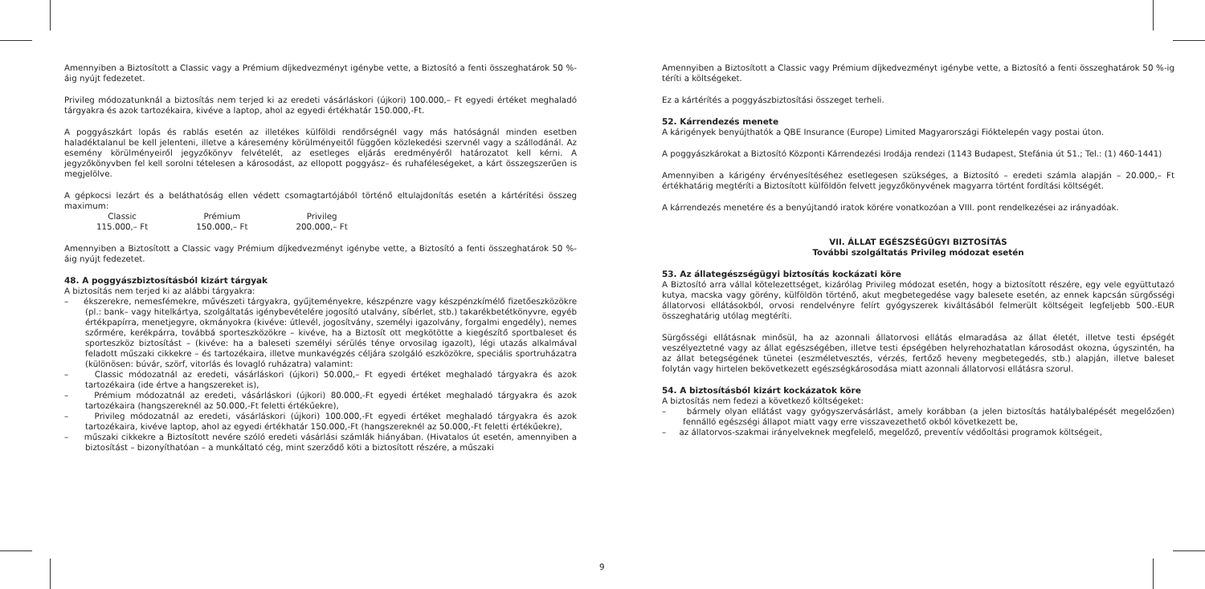Amennyiben a Biztosított a Classic vagy a Prémium díjkedvezményt igénybe vette, a Biztosító a fenti összeghatárok 50 %-áig nyújt fedezetet.
Privileg módozatunknál a biztosítás nem terjed ki az eredeti vásárláskori (újkori) 100.000,– Ft egyedi értéket meghaladó tárgyakra és azok tartozékaira, kivéve a laptop, ahol az egyedi értékhatár 150.000,-Ft.
A poggyászkárt lopás és rablás esetén az illetékes külföldi rendőrségnél vagy más hatóságnál minden esetben haladéktalanul be kell jelenteni, illetve a káresemény körülményeitől függően közlekedési szervnél vagy a szállodánál. Az esemény körülményeiről jegyzőkönyv felvételét, az esetleges eljárás eredményéről határozatot kell kérni. A jegyzőkönyvben fel kell sorolni tételesen a károsodást, az ellopott poggyász– és ruhaféleségeket, a kárt összegszerűen is megjelölve.
A gépkocsi lezárt és a beláthatóság ellen védett csomagtartójából történő eltulajdonítás esetén a kártérítési összeg maximum:
| Classic | Prémium | Privileg |
| 115.000,– Ft | 150.000,– Ft | 200.000,– Ft |
Amennyiben a Biztosított a Classic vagy Prémium díjkedvezményt igénybe vette, a Biztosító a fenti összeghatárok 50 %-áig nyújt fedezetet.
48. A poggyászbiztosításból kizárt tárgyak
A biztosítás nem terjed ki az alábbi tárgyakra:
– ékszerekre, nemesfémekre, művészeti tárgyakra, gyűjteményekre, készpénzre vagy készpénzkímélő fizetőeszközökre (pl.: bank– vagy hitelkártya, szolgáltatás igénybevételére jogosító utalvány, síbérlet, stb.) takarékbetétkönyvre, egyéb értékpapírra, menetjegyre, okmányokra (kivéve: útlevél, jogosítvány, személyi igazolvány, forgalmi engedély), nemes szőrmére, kerékpárra, továbbá sporteszközökre – kivéve, ha a Biztosít ott megkötötte a kiegészítő sportbaleset és sporteszköz biztosítást – (kivéve: ha a baleseti személyi sérülés ténye orvosilag igazolt), légi utazás alkalmával feladott műszaki cikkekre – és tartozékaira, illetve munkavégzés céljára szolgáló eszközökre, speciális sportruházatra (különösen: búvár, szörf, vitorlás és lovagló ruházatra) valamint:
– Classic módozatnál az eredeti, vásárláskori (újkori) 50.000,– Ft egyedi értéket meghaladó tárgyakra és azok tartozékaira (ide értve a hangszereket is),
– Prémium módozatnál az eredeti, vásárláskori (újkori) 80.000,-Ft egyedi értéket meghaladó tárgyakra és azok tartozékaira (hangszereknél az 50.000,-Ft feletti értékűekre),
– Privileg módozatnál az eredeti, vásárláskori (újkori) 100.000,-Ft egyedi értéket meghaladó tárgyakra és azok tartozékaira, kivéve laptop, ahol az egyedi értékhatár 150.000,-Ft (hangszereknél az 50.000,-Ft feletti értékűekre),
– műszaki cikkekre a Biztosított nevére szóló eredeti vásárlási számlák hiányában. (Hivatalos út esetén, amennyiben a biztosítást – bizonyíthatóan – a munkáltató cég, mint szerződő köti a biztosított részére, a műszaki
Amennyiben a Biztosított a Classic vagy Prémium díjkedvezményt igénybe vette, a Biztosító a fenti összeghatárok 50 %-ig téríti a költségeket.
Ez a kártérítés a poggyászbiztosítási összeget terheli.
52. Kárrendezés menete
A kárigények benyújthatók a QBE Insurance (Europe) Limited Magyarországi Fióktelepén vagy postai úton.
A poggyászkárokat a Biztosító Központi Kárrendezési Irodája rendezi (1143 Budapest, Stefánia út 51.; Tel.: (1) 460-1441)
Amennyiben a kárigény érvényesítéséhez esetlegesen szükséges, a Biztosító – eredeti számla alapján – 20.000,– Ft értékhatárig megtéríti a Biztosított külföldön felvett jegyzőkönyvének magyarra történt fordítási költségét.
A kárrendezés menetére és a benyújtandó iratok körére vonatkozóan a VIII. pont rendelkezései az irányadóak.
VII. ÁLLAT EGÉSZSÉGÜGYI BIZTOSÍTÁS
További szolgáltatás Privileg módozat esetén
53. Az állategészségügyi biztosítás kockázati köre
A Biztosító arra vállal kötelezettséget, kizárólag Privileg módozat esetén, hogy a biztosított részére, egy vele együttutazó kutya, macska vagy görény, külföldön történő, akut megbetegedése vagy balesete esetén, az ennek kapcsán sürgősségi állatorvosi ellátásokból, orvosi rendelvényre felírt gyógyszerek kiváltásából felmerült költségeit legfeljebb 500.-EUR összeghatárig utólag megtéríti.
Sürgősségi ellátásnak minősül, ha az azonnali állatorvosi ellátás elmaradása az állat életét, illetve testi épségét veszélyeztetné vagy az állat egészségében, illetve testi épségében helyrehozhatatlan károsodást okozna, úgyszintén, ha az állat betegségének tünetei (eszméletvesztés, vérzés, fertőző heveny megbetegedés, stb.) alapján, illetve baleset folytán vagy hirtelen bekövetkezett egészségkárosodása miatt azonnali állatorvosi ellátásra szorul.
54. A biztosításból kizárt kockázatok köre
A biztosítás nem fedezi a következő költségeket:
– bármely olyan ellátást vagy gyógyszervásárlást, amely korábban (a jelen biztosítás hatálybalépését megelőzően) fennálló egészségi állapot miatt vagy erre visszavezethető okból következett be,
– az állatorvos-szakmai irányelveknek megfelelő, megelőző, preventív védőoltási programok költségeit,
9